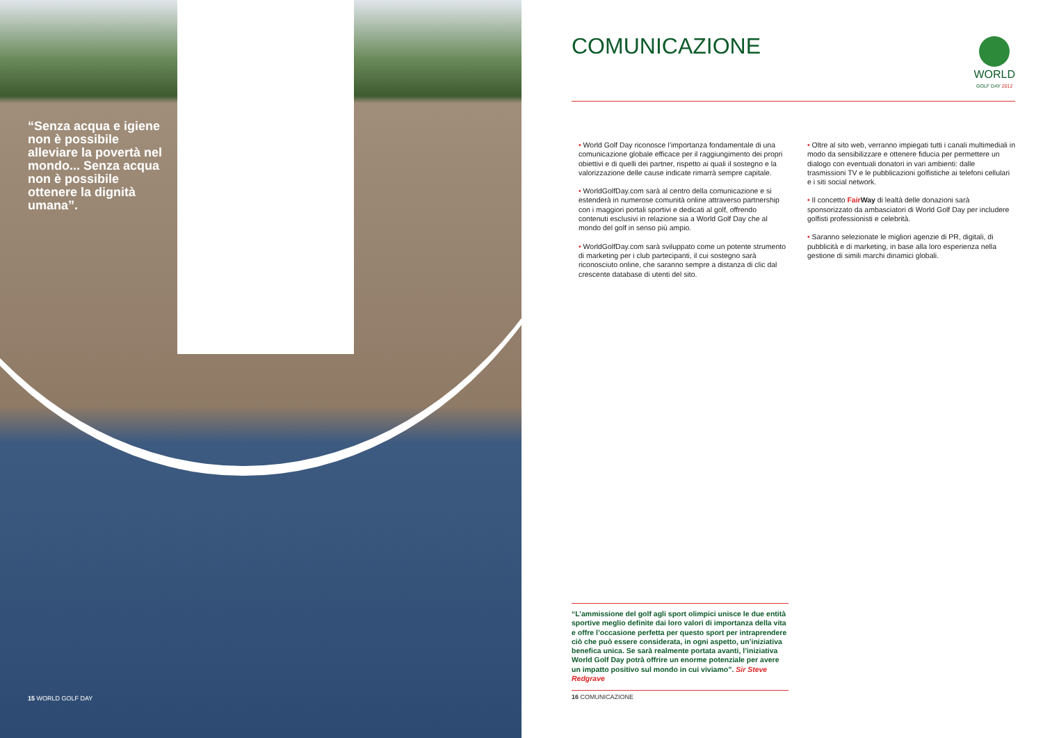“Senza acqua e igiene non è possibile alleviare la povertà nel mondo... Senza acqua non è possibile ottenere la dignità umana”.
15 WORLD GOLF DAY
COMUNICAZIONE
WORLD
GOLF DAY 2012
• World Golf Day riconosce l’importanza fondamentale di una comunicazione globale efficace per il raggiungimento dei propri obiettivi e di quelli dei partner, rispetto ai quali il sostegno e la valorizzazione delle cause indicate rimarrà sempre capitale.
• WorldGolfDay.com sarà al centro della comunicazione e si estenderà in numerose comunità online attraverso partnership con i maggiori portali sportivi e dedicati al golf, offrendo contenuti esclusivi in relazione sia a World Golf Day che al mondo del golf in senso più ampio.
• WorldGolfDay.com sarà sviluppato come un potente strumento di marketing per i club partecipanti, il cui sostegno sarà riconosciuto online, che saranno sempre a distanza di clic dal crescente database di utenti del sito.
• Oltre al sito web, verranno impiegati tutti i canali multimediali in modo da sensibilizzare e ottenere fiducia per permettere un dialogo con eventuali donatori in vari ambienti: dalle trasmissioni TV e le pubblicazioni golfistiche ai telefoni cellulari e i siti social network.
• Il concetto Fair Way di lealtà delle donazioni sarà sponsorizzato da ambasciatori di World Golf Day per includere golfisti professionisti e celebrità.
• Saranno selezionate le migliori agenzie di PR, digitali, di pubblicità e di marketing, in base alla loro esperienza nella gestione di simili marchi dinamici globali.
“L’ammissione del golf agli sport olimpici unisce le due entità sportive meglio definite dai loro valori di importanza della vita e offre l’occasione perfetta per questo sport per intraprendere ciò che può essere considerata, in ogni aspetto, un’iniziativa benefica unica. Se sarà realmente portata avanti, l’iniziativa World Golf Day potrà offrire un enorme potenziale per avere un impatto positivo sul mondo in cui viviamo”. Sir Steve Redgrave
16 COMUNICAZIONE